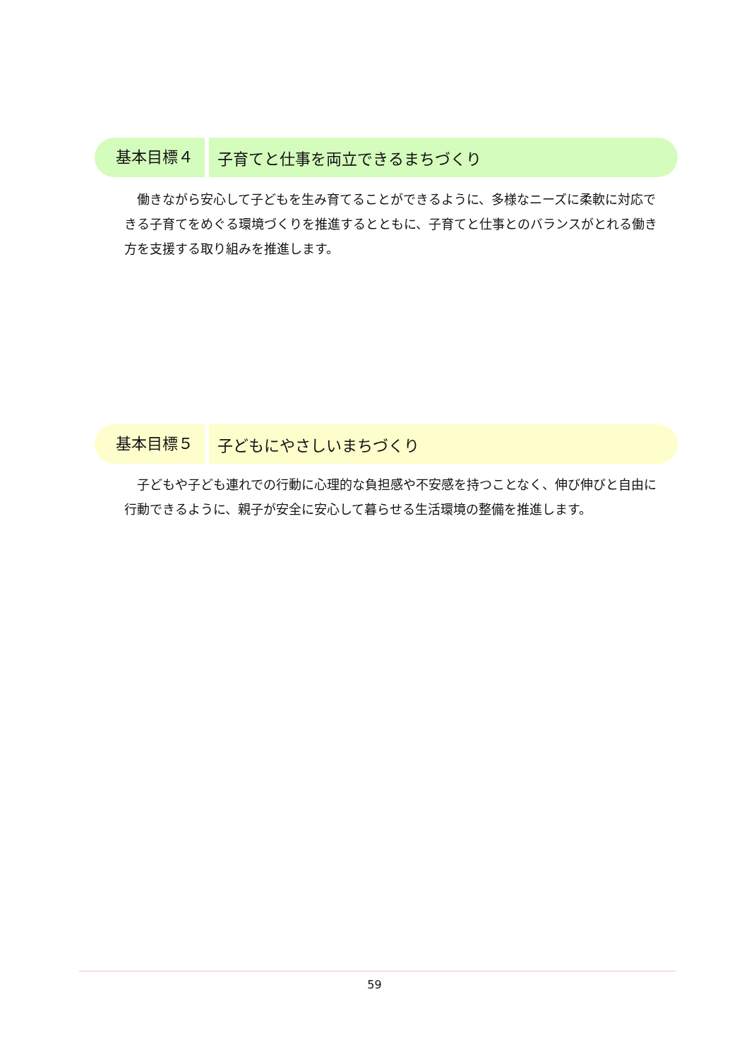基本目標４
子育てと仕事を両立できるまちづくり
　働きながら安心して子どもを生み育てることができるように、多様なニーズに柔軟に対応できる子育てをめぐる環境づくりを推進するとともに、子育てと仕事とのバランスがとれる働き方を支援する取り組みを推進します。
基本目標５
子どもにやさしいまちづくり
　子どもや子ども連れでの行動に心理的な負担感や不安感を持つことなく、伸び伸びと自由に行動できるように、親子が安全に安心して暮らせる生活環境の整備を推進します。
59